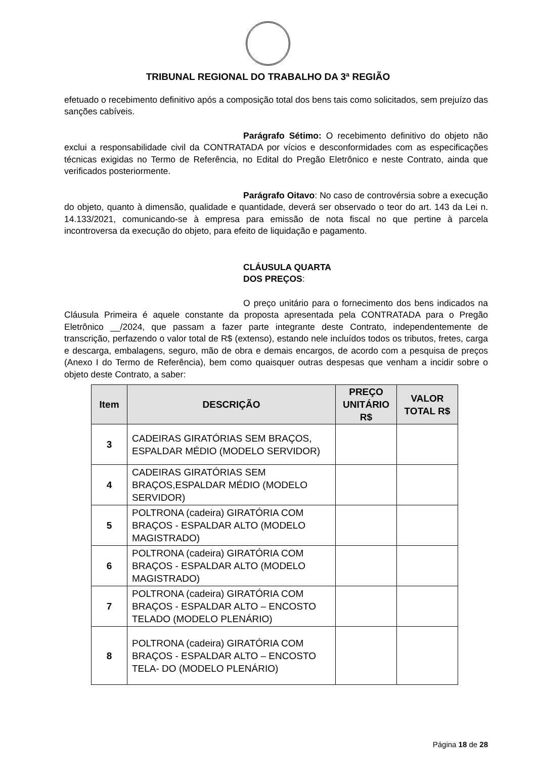TRIBUNAL REGIONAL DO TRABALHO DA 3ª REGIÃO
efetuado o recebimento definitivo após a composição total dos bens tais como solicitados, sem prejuízo das sanções cabíveis.
Parágrafo Sétimo: O recebimento definitivo do objeto não exclui a responsabilidade civil da CONTRATADA por vícios e desconformidades com as especificações técnicas exigidas no Termo de Referência, no Edital do Pregão Eletrônico e neste Contrato, ainda que verificados posteriormente.
Parágrafo Oitavo: No caso de controvérsia sobre a execução do objeto, quanto à dimensão, qualidade e quantidade, deverá ser observado o teor do art. 143 da Lei n. 14.133/2021, comunicando-se à empresa para emissão de nota fiscal no que pertine à parcela incontroversa da execução do objeto, para efeito de liquidação e pagamento.
CLÁUSULA QUARTA
DOS PREÇOS:
O preço unitário para o fornecimento dos bens indicados na Cláusula Primeira é aquele constante da proposta apresentada pela CONTRATADA para o Pregão Eletrônico __/2024, que passam a fazer parte integrante deste Contrato, independentemente de transcrição, perfazendo o valor total de R$ (extenso), estando nele incluídos todos os tributos, fretes, carga e descarga, embalagens, seguro, mão de obra e demais encargos, de acordo com a pesquisa de preços (Anexo I do Termo de Referência), bem como quaisquer outras despesas que venham a incidir sobre o objeto deste Contrato, a saber:
| Item | DESCRIÇÃO | PREÇO UNITÁRIO R$ | VALOR TOTAL R$ |
| --- | --- | --- | --- |
| 3 | CADEIRAS GIRATÓRIAS SEM BRAÇOS, ESPALDAR MÉDIO (MODELO SERVIDOR) | | |
| 4 | CADEIRAS GIRATÓRIAS SEM BRAÇOS,ESPALDAR MÉDIO (MODELO SERVIDOR) | | |
| 5 | POLTRONA (cadeira) GIRATÓRIA COM BRAÇOS - ESPALDAR ALTO (MODELO MAGISTRADO) | | |
| 6 | POLTRONA (cadeira) GIRATÓRIA COM BRAÇOS - ESPALDAR ALTO (MODELO MAGISTRADO) | | |
| 7 | POLTRONA (cadeira) GIRATÓRIA COM BRAÇOS - ESPALDAR ALTO – ENCOSTO TELADO (MODELO PLENÁRIO) | | |
| 8 | POLTRONA (cadeira) GIRATÓRIA COM BRAÇOS - ESPALDAR ALTO – ENCOSTO TELA- DO (MODELO PLENÁRIO) | | |
Página 18 de 28